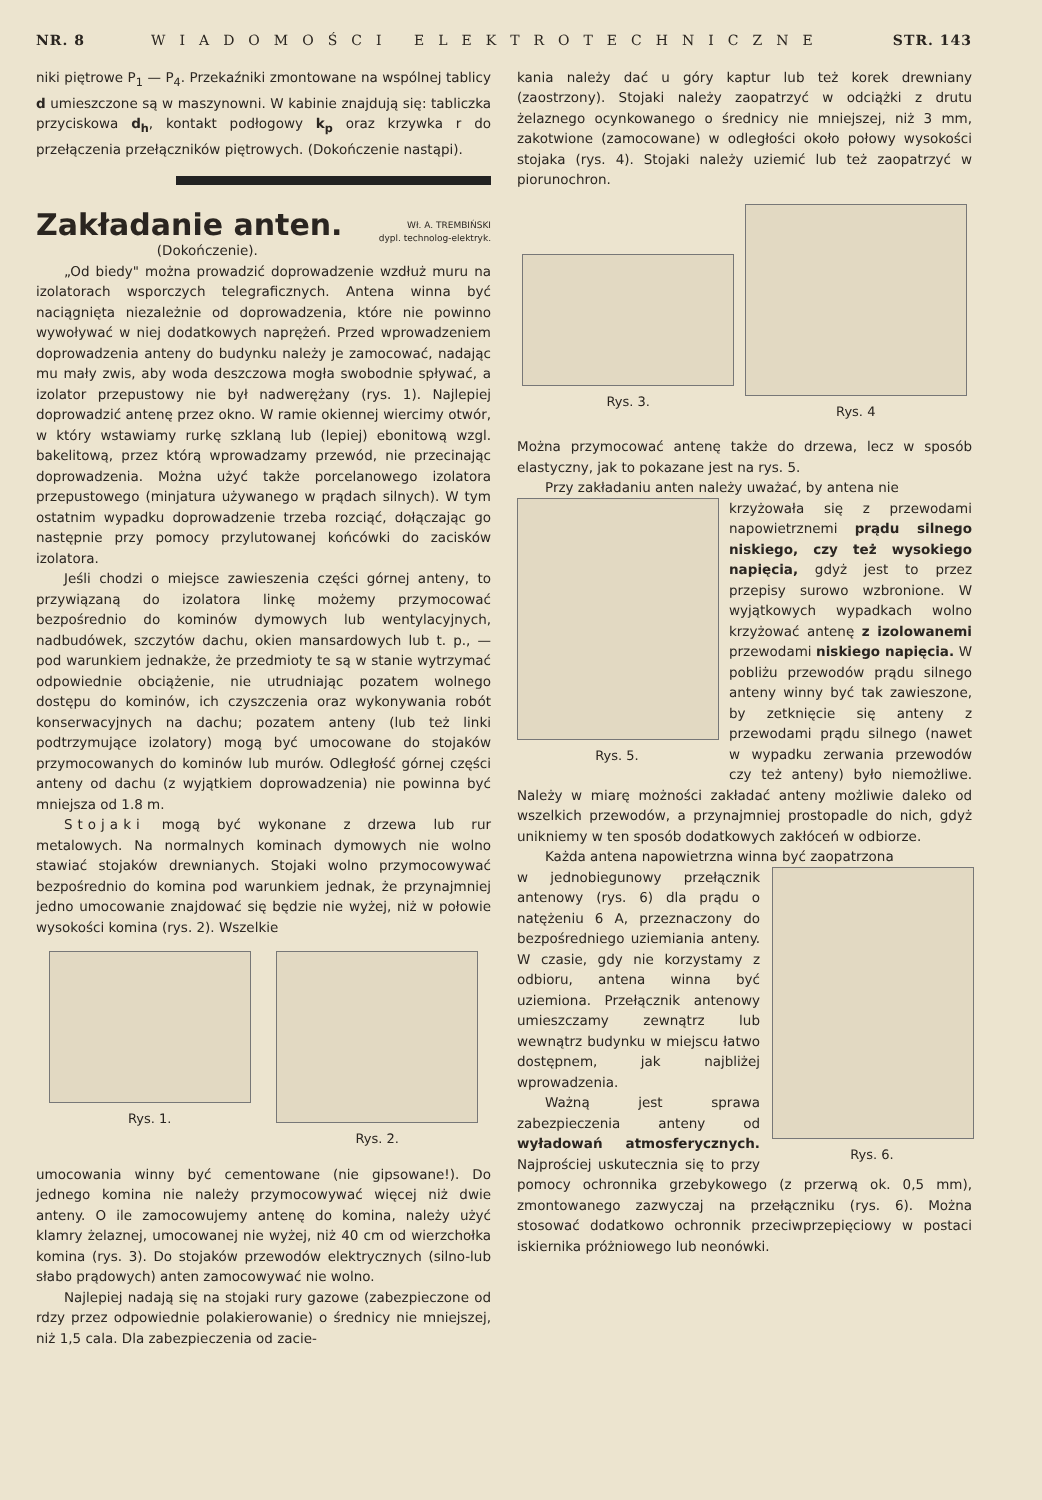NR. 8 WIADOMOŚCI ELEKTROTECHNICZNE STR. 143
niki piętrowe P<sub>1</sub> — P<sub>4</sub>. Przekaźniki zmontowane na wspólnej tablicy d umieszczone są w maszynowni. W kabinie znajdują się: tabliczka przyciskowa d<sub>h</sub>, kontakt podłogowy k<sub>p</sub> oraz krzywka r do przełączenia przełączników piętrowych. (Dokończenie nastąpi).
Zakładanie anten.
Wł. A. TREMBIŃSKI
dypl. technolog-elektryk.
(Dokończenie).
„Od biedy" można prowadzić doprowadzenie wzdłuż muru na izolatorach wsporczych telegraficznych. Antena winna być naciągnięta niezależnie od doprowadzenia, które nie powinno wywoływać w niej dodatkowych naprężeń. Przed wprowadzeniem doprowadzenia anteny do budynku należy je zamocować, nadając mu mały zwis, aby woda deszczowa mogła swobodnie spływać, a izolator przepustowy nie był nadwerężany (rys. 1). Najlepiej doprowadzić antenę przez okno. W ramie okiennej wiercimy otwór, w który wstawiamy rurkę szklaną lub (lepiej) ebonitową wzgl. bakelitową, przez którą wprowadzamy przewód, nie przecinając doprowadzenia. Można użyć także porcelanowego izolatora przepustowego (minjatura używanego w prądach silnych). W tym ostatnim wypadku doprowadzenie trzeba rozciąć, dołączając go następnie przy pomocy przylutowanej końcówki do zacisków izolatora.
Jeśli chodzi o miejsce zawieszenia części górnej anteny, to przywiązaną do izolatora linkę możemy przymocować bezpośrednio do kominów dymowych lub wentylacyjnych, nadbudówek, szczytów dachu, okien mansardowych lub t. p., — pod warunkiem jednakże, że przedmioty te są w stanie wytrzymać odpowiednie obciążenie, nie utrudniając pozatem wolnego dostępu do kominów, ich czyszczenia oraz wykonywania robót konserwacyjnych na dachu; pozatem anteny (lub też linki podtrzymujące izolatory) mogą być umocowane do stojaków przymocowanych do kominów lub murów. Odległość górnej części anteny od dachu (z wyjątkiem doprowadzenia) nie powinna być mniejsza od 1.8 m.
Stojaki mogą być wykonane z drzewa lub rur metalowych. Na normalnych kominach dymowych nie wolno stawiać stojaków drewnianych. Stojaki wolno przymocowywać bezpośrednio do komina pod warunkiem jednak, że przynajmniej jedno umocowanie znajdować się będzie nie wyżej, niż w połowie wysokości komina (rys. 2). Wszelkie
Rys. 1. Rys. 2.
umocowania winny być cementowane (nie gipsowane!). Do jednego komina nie należy przymocowywać więcej niż dwie anteny. O ile zamocowujemy antenę do komina, należy użyć klamry żelaznej, umocowanej nie wyżej, niż 40 cm od wierzchołka komina (rys. 3). Do stojaków przewodów elektrycznych (silno-lub słabo prądowych) anten zamocowywać nie wolno.
Najlepiej nadają się na stojaki rury gazowe (zabezpieczone od rdzy przez odpowiednie polakierowanie) o średnicy nie mniejszej, niż 1,5 cala. Dla zabezpieczenia od zacie-
kania należy dać u góry kaptur lub też korek drewniany (zaostrzony). Stojaki należy zaopatrzyć w odciążki z drutu żelaznego ocynkowanego o średnicy nie mniejszej, niż 3 mm, zakotwione (zamocowane) w odległości około połowy wysokości stojaka (rys. 4). Stojaki należy uziemić lub też zaopatrzyć w piorunochron.
Rys. 3. Rys. 4
Można przymocować antenę także do drzewa, lecz w sposób elastyczny, jak to pokazane jest na rys. 5.
Przy zakładaniu anten należy uważać, by antena nie
Rys. 5.
krzyżowała się z przewodami napowietrznemi prądu silnego niskiego, czy też wysokiego napięcia, gdyż jest to przez przepisy surowo wzbronione. W wyjątkowych wypadkach wolno krzyżować antenę z izolowanemi przewodami niskiego napięcia. W pobliżu przewodów prądu silnego anteny winny być tak zawieszone, by zetknięcie się anteny z przewodami prądu silnego (nawet w wypadku zerwania przewodów czy też anteny) było niemożliwe. Należy w miarę możności zakładać anteny możliwie daleko od wszelkich przewodów, a przynajmniej prostopadle do nich, gdyż unikniemy w ten sposób dodatkowych zakłóceń w odbiorze.
Każda antena napowietrzna winna być zaopatrzona
Rys. 6.
w jednobiegunowy przełącznik antenowy (rys. 6) dla prądu o natężeniu 6 A, przeznaczony do bezpośredniego uziemiania anteny. W czasie, gdy nie korzystamy z odbioru, antena winna być uziemiona. Przełącznik antenowy umieszczamy zewnątrz lub wewnątrz budynku w miejscu łatwo dostępnem, jak najbliżej wprowadzenia.
Ważną jest sprawa zabezpieczenia anteny od wyładowań atmosferycznych. Najprościej uskutecznia się to przy pomocy ochronnika grzebykowego (z przerwą ok. 0,5 mm), zmontowanego zazwyczaj na przełączniku (rys. 6). Można stosować dodatkowo ochronnik przeciwprzepięciowy w postaci iskiernika próżniowego lub neonówki.